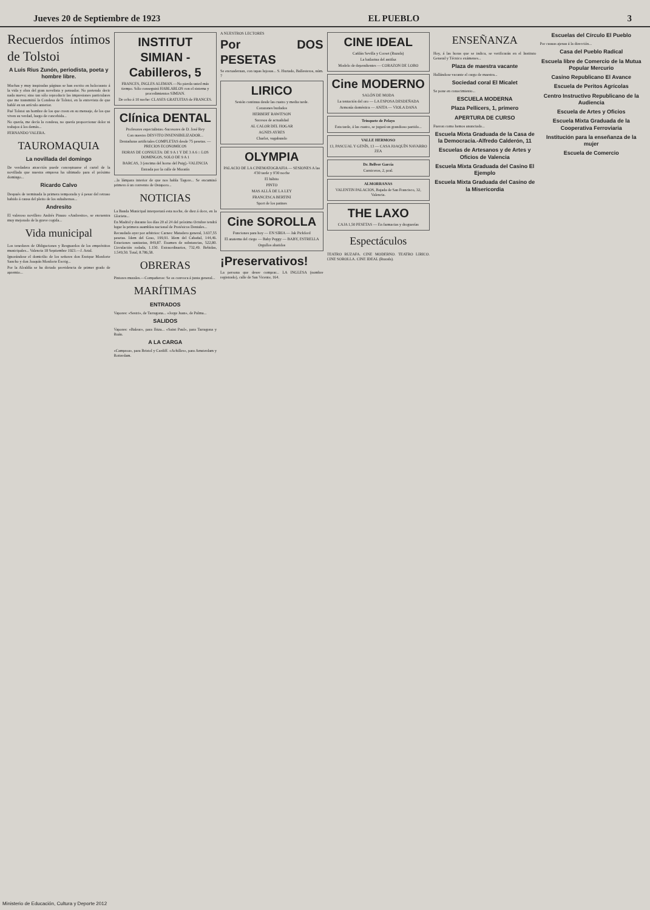Jueves 20 de Septiembre de 1923 EL PUEBLO 3
Recuerdos íntimos de Tolstoi
A Luis Rius Zunón, periodista, poeta y hombre libre.
Muchas y muy inspiradas páginas se han escrito en holocausto á la vida y obra del gran novelista y pensador. No pretendo decir nada nuevo; sino tan sólo reproducir las impresiones particulares que me transmitió la Condesa de Tolstoi, en la entrevista de que hablé en un artículo anterior.
Fué Tolstoi un hombre de los que creen en su mensaje, de los que viven su verdad, luego de concebida...
No quería, me decía la condesa, no quería proporcionar dolor ni trabajos á los demás...
FERNANDO VALERA.
TAUROMAQUIA
La novillada del domingo
De verdadera atracción puede conceptuarse el cartel de la novillada que nuestra empresa ha ultimado para el próximo domingo...
Ricardo Calvo
Después de terminada la primera temporada y á pesar del retraso habido á causa del pleito de los subalternos...
Andresito
El valeroso novillero Andrés Pinazo «Andresito», se encuentra muy mejorado de la grave cogida...
Vida municipal
Los tenedores de Obligaciones y Resguardos de los empréstitos municipales... Valencia 18 Septiembre 1923.—J. Artal.
Ignorándose el domicilio de los señores don Enrique Monforte Sancho y don Joaquín Monforte Escrig...
Por la Alcaldía se ha dictado providencia de primer grado de apremio...
INSTITUT SIMIAN - Cabilleros, 5
FRANCES, INGLES ALEMAN.—No pierda usted más tiempo. Sólo conseguirá HABLARLOS con el sistema y procedimientos SIMIAN.
De ocho á 10 noche: CLASES GRATUITAS de FRANCES.
Clínica DENTAL
Profesores especialistas.-Sucesores de D. José Rey
Con nuestro DESVITO INSENSIBILIZADOR...
Dentaduras artificiales COMPLETAS desde 75 pesetas. — PRECIOS ECONOMICOS
HORAS DE CONSULTA: DE 9 A 1 Y DE 3 A 6 :: LOS DOMINGOS, SOLO DE 9 A 1
BARCAS, 3 (encima del horno del Puig).-VALENCIA
Entrada por la calle de Moratín
...la lámpara interior de que nos habla Tagore... Se encaminó primero á un convento de Ostaporo...
NOTICIAS
La Banda Municipal interpretará esta noche, de diez á doce, en la Glorieta...
En Madrid y durante los días 20 al 24 del próximo Octubre tendrá lugar la primera asamblea nacional de Protésicos Dentales...
Recaudado ayer por arbitrios: Carnes: Matadero general, 3.637,55 pesetas. Idem del Grao, 199,91. Idem del Cabañal, 144,46. Estaciones sanitarias, 849,87. Examen de substancias, 522,80. Circulación rodada, 1.150. Extraordinarios, 732,49. Bebidas, 1.549,50. Total, 8.786,58.
OBRERAS
Pintores murales.—Compañeros: Se os convoca á junta general...
MARÍTIMAS
ENTRADOS
Vapores: «Sestri», de Tarragona... «Jorge Juan», de Palma...
SALIDOS
Vapores: «Balear», para Ibiza... «Saint Paul», para Tarragona y Ruán.
A LA CARGA
«Camproa», para Bristol y Cardiff. «Achilles», para Amsterdam y Rotterdam.
A NUESTROS LECTORES
Por DOS PESETAS
Se encuadernan, con tapas lujosas... S. Hurtado, Ballesteros, núm. 7
LIRICO
Sesión continua desde las cuatro y media tarde.
Corazones burlados
HERBERT RAWITSON
Sucesos de actualidad
AL CALOR DEL HOGAR
AGNES AYRES
Charlot, vagabundo
OLYMPIA
PALACIO DE LA CINEMATOGRAFIA — SESIONES A las 4'30 tarde y 9'30 noche
El hábito
PINTO
MAS ALLÁ DE LA LEY
FRANCESCA BERTINI
Sport de los patines
Cine SOROLLA
Funciones para hoy — EN SIRIA — Jak Pickford
El anatema del ciego — Baby Peggy — BABY, ESTRELLA
Orgullos abatidos
¡Preservativos!
La persona que desee comprar... LA INGLESA (nombre registrado), calle de San Vicente, 164.
CINE IDEAL
Cañlán Sevilla y Corset (Ruzafa)
La bailarina del antifaz
Modelo de dependientes — CORAZON DE LOBO
Cine MODERNO
SALÓN DE MODA
La tentación del oro — LA ESPOSA DESDEÑADA
Armonía doméstica — ANITA — VIOLA DANA
Trinquete de Pelayo
Esta tarde, á las cuatro, se jugará un grandioso partido...
VALLE HERMOSO
13, PASCUAL Y GENÍS, 13 — CASA JOAQUÍN NAVARRO ZEA
Dr. Bellver García
Carniceros, 2, pral.
ALMORRANAS
VALENTIN PALACIOS, Bajada de San Francisco, 32, Valencia.
THE LAXO
CAJA 1,50 PESETAS — En farmacias y droguerías
Espectáculos
TEATRO RUZAFA. CINE MODERNO. TEATRO LIRICO. CINE SOROLLA. CINE IDEAL (Ruzafa).
ENSEÑANZA
Hoy, á las horas que se indica, se verificarán en el Instituto General y Técnico exámenes...
Plaza de maestra vacante
Hallándose vacante el cargo de maestra...
Sociedad coral El Micalet
Se pone en conocimiento...
ESCUELA MODERNA
Plaza Pellicers, 1, primero
APERTURA DE CURSO
Fueron como hemos anunciado...
Escuela Mixta Graduada de la Casa de la Democracia.-Alfredo Calderón, 11
Escuelas de Artesanos y de Artes y Oficios de Valencia
Escuela Mixta Graduada del Casino El Ejemplo
Escuela Mixta Graduada del Casino de la Misericordia
Escuelas del Círculo El Pueblo
Por causas ajenas á la dirección...
Casa del Pueblo Radical
Escuela libre de Comercio de la Mutua Popular Mercurio
Casino Republicano El Avance
Escuela de Peritos Agrícolas
Centro Instructivo Republicano de la Audiencia
Escuela de Artes y Oficios
Escuela Mixta Graduada de la Cooperativa Ferroviaria
Institución para la enseñanza de la mujer
Escuela de Comercio
Ministerio de Educación, Cultura y Deporte 2012